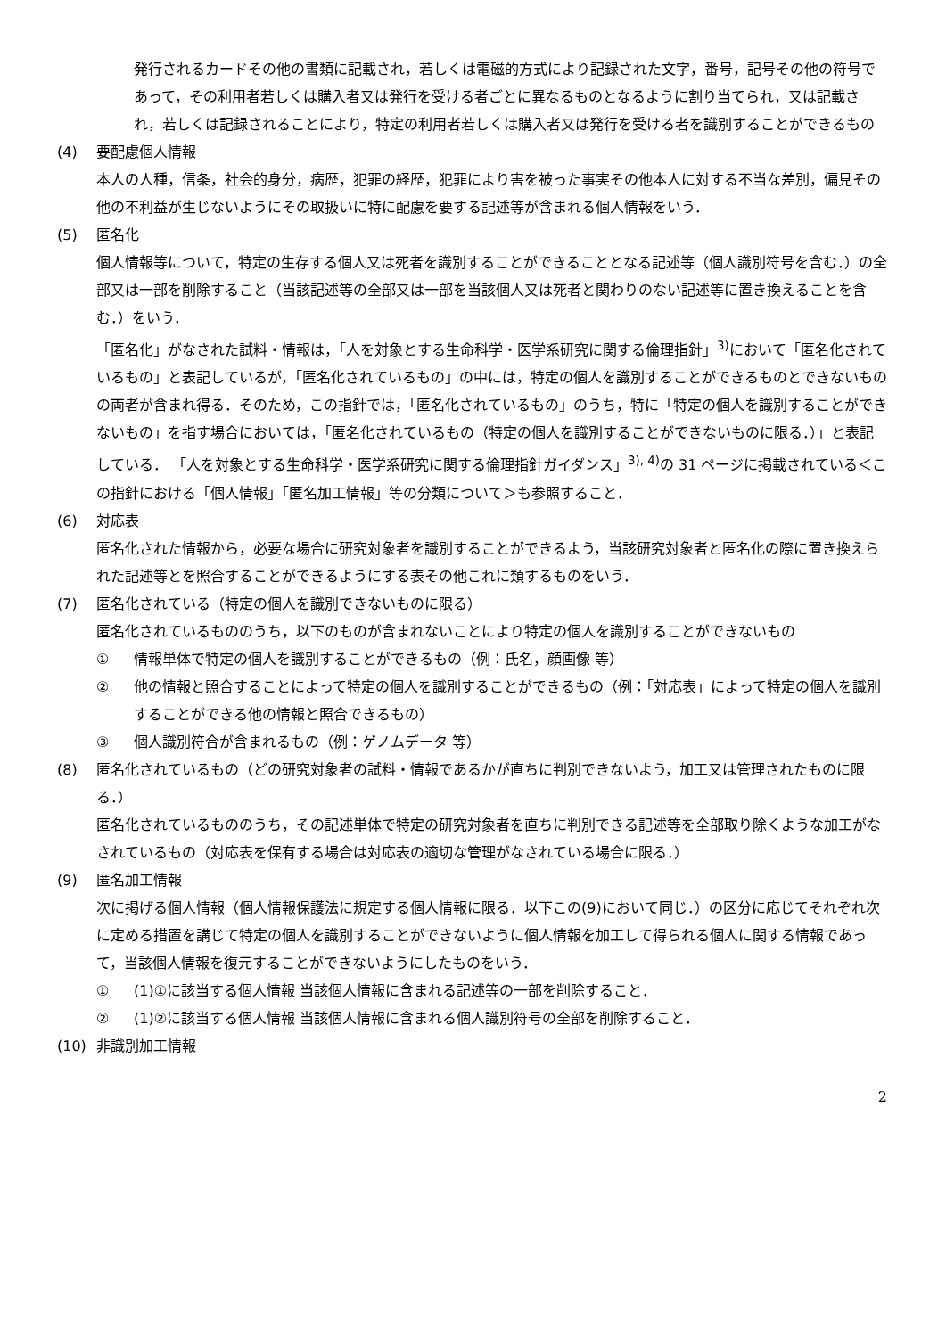発行されるカードその他の書類に記載され，若しくは電磁的方式により記録された文字，番号，記号その他の符号であって，その利用者若しくは購入者又は発行を受ける者ごとに異なるものとなるように割り当てられ，又は記載され，若しくは記録されることにより，特定の利用者若しくは購入者又は発行を受ける者を識別することができるもの
(4) 要配慮個人情報
本人の人種，信条，社会的身分，病歴，犯罪の経歴，犯罪により害を被った事実その他本人に対する不当な差別，偏見その他の不利益が生じないようにその取扱いに特に配慮を要する記述等が含まれる個人情報をいう．
(5) 匿名化
個人情報等について，特定の生存する個人又は死者を識別することができることとなる記述等（個人識別符号を含む．）の全部又は一部を削除すること（当該記述等の全部又は一部を当該個人又は死者と関わりのない記述等に置き換えることを含む．）をいう．
「匿名化」がなされた試料・情報は，「人を対象とする生命科学・医学系研究に関する倫理指針」<sup>3)</sup>において「匿名化されているもの」と表記しているが，「匿名化されているもの」の中には，特定の個人を識別することができるものとできないものの両者が含まれ得る．そのため，この指針では，「匿名化されているもの」のうち，特に「特定の個人を識別することができないもの」を指す場合においては，「匿名化されているもの（特定の個人を識別することができないものに限る．）」と表記している． 「人を対象とする生命科学・医学系研究に関する倫理指針ガイダンス」<sup>3), 4)</sup>の 31 ページに掲載されている＜この指針における「個人情報」「匿名加工情報」等の分類について＞も参照すること．
(6) 対応表
匿名化された情報から，必要な場合に研究対象者を識別することができるよう，当該研究対象者と匿名化の際に置き換えられた記述等とを照合することができるようにする表その他これに類するものをいう．
(7) 匿名化されている（特定の個人を識別できないものに限る）
匿名化されているもののうち，以下のものが含まれないことにより特定の個人を識別することができないもの
① 情報単体で特定の個人を識別することができるもの（例：氏名，顔画像 等）
② 他の情報と照合することによって特定の個人を識別することができるもの（例：「対応表」によって特定の個人を識別することができる他の情報と照合できるもの）
③ 個人識別符合が含まれるもの（例：ゲノムデータ 等）
(8) 匿名化されているもの（どの研究対象者の試料・情報であるかが直ちに判別できないよう，加工又は管理されたものに限る．）
匿名化されているもののうち，その記述単体で特定の研究対象者を直ちに判別できる記述等を全部取り除くような加工がなされているもの（対応表を保有する場合は対応表の適切な管理がなされている場合に限る．）
(9) 匿名加工情報
次に掲げる個人情報（個人情報保護法に規定する個人情報に限る．以下この(9)において同じ．）の区分に応じてそれぞれ次に定める措置を講じて特定の個人を識別することができないように個人情報を加工して得られる個人に関する情報であって，当該個人情報を復元することができないようにしたものをいう．
① (1)①に該当する個人情報 当該個人情報に含まれる記述等の一部を削除すること．
② (1)②に該当する個人情報 当該個人情報に含まれる個人識別符号の全部を削除すること．
(10) 非識別加工情報
2